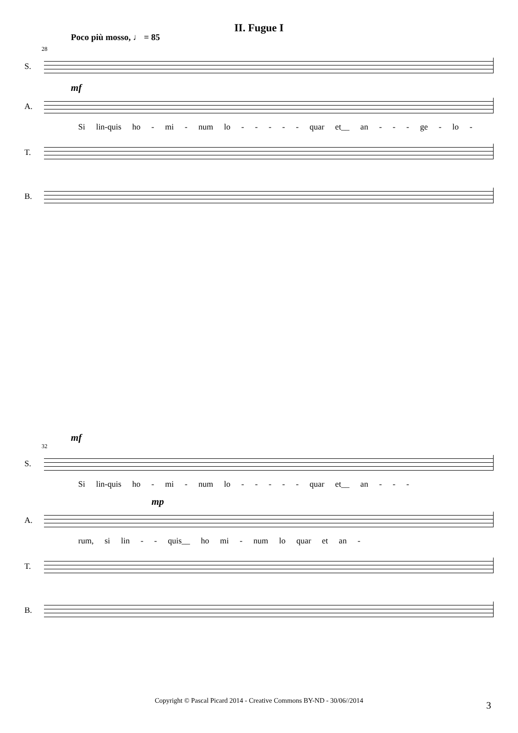II. Fugue I
Poco più mosso, ♩ = 85
28
S.
mf
A.
Si lin-quis ho - mi - num lo - - - - - quar et__ an - - - ge - lo -
T.
B.
mf
32
S.
Si lin-quis ho - mi - num lo - - - - - quar et__ an - - -
mp
A.
rum, si lin - - quis__ ho mi - num lo quar et an -
T.
B.
Copyright © Pascal Picard 2014 - Creative Commons BY-ND - 30/06//2014 3